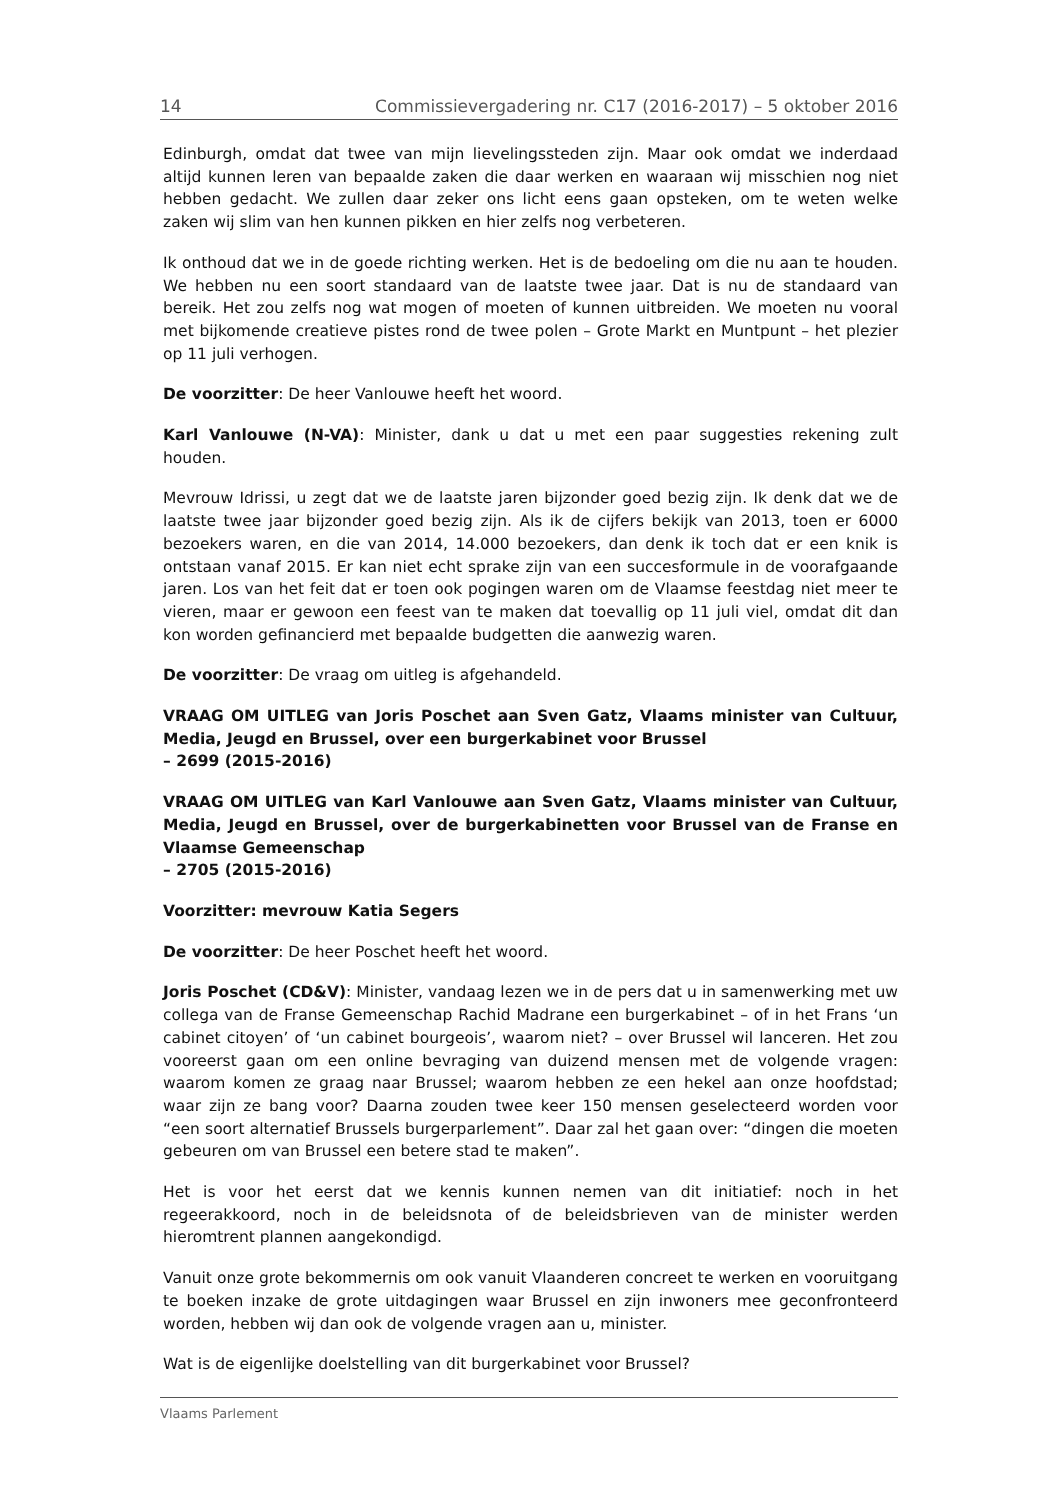14 Commissievergadering nr. C17 (2016-2017) – 5 oktober 2016
Edinburgh, omdat dat twee van mijn lievelingssteden zijn. Maar ook omdat we inderdaad altijd kunnen leren van bepaalde zaken die daar werken en waaraan wij misschien nog niet hebben gedacht. We zullen daar zeker ons licht eens gaan opsteken, om te weten welke zaken wij slim van hen kunnen pikken en hier zelfs nog verbeteren.
Ik onthoud dat we in de goede richting werken. Het is de bedoeling om die nu aan te houden. We hebben nu een soort standaard van de laatste twee jaar. Dat is nu de standaard van bereik. Het zou zelfs nog wat mogen of moeten of kunnen uitbreiden. We moeten nu vooral met bijkomende creatieve pistes rond de twee polen – Grote Markt en Muntpunt – het plezier op 11 juli verhogen.
De voorzitter: De heer Vanlouwe heeft het woord.
Karl Vanlouwe (N-VA): Minister, dank u dat u met een paar suggesties rekening zult houden.
Mevrouw Idrissi, u zegt dat we de laatste jaren bijzonder goed bezig zijn. Ik denk dat we de laatste twee jaar bijzonder goed bezig zijn. Als ik de cijfers bekijk van 2013, toen er 6000 bezoekers waren, en die van 2014, 14.000 bezoekers, dan denk ik toch dat er een knik is ontstaan vanaf 2015. Er kan niet echt sprake zijn van een succesformule in de voorafgaande jaren. Los van het feit dat er toen ook pogingen waren om de Vlaamse feestdag niet meer te vieren, maar er gewoon een feest van te maken dat toevallig op 11 juli viel, omdat dit dan kon worden gefinancierd met bepaalde budgetten die aanwezig waren.
De voorzitter: De vraag om uitleg is afgehandeld.
VRAAG OM UITLEG van Joris Poschet aan Sven Gatz, Vlaams minister van Cultuur, Media, Jeugd en Brussel, over een burgerkabinet voor Brussel
– 2699 (2015-2016)
VRAAG OM UITLEG van Karl Vanlouwe aan Sven Gatz, Vlaams minister van Cultuur, Media, Jeugd en Brussel, over de burgerkabinetten voor Brussel van de Franse en Vlaamse Gemeenschap
– 2705 (2015-2016)
Voorzitter: mevrouw Katia Segers
De voorzitter: De heer Poschet heeft het woord.
Joris Poschet (CD&V): Minister, vandaag lezen we in de pers dat u in samenwerking met uw collega van de Franse Gemeenschap Rachid Madrane een burgerkabinet – of in het Frans ‘un cabinet citoyen’ of ‘un cabinet bourgeois’, waarom niet? – over Brussel wil lanceren. Het zou vooreerst gaan om een online bevraging van duizend mensen met de volgende vragen: waarom komen ze graag naar Brussel; waarom hebben ze een hekel aan onze hoofdstad; waar zijn ze bang voor? Daarna zouden twee keer 150 mensen geselecteerd worden voor “een soort alternatief Brussels burgerparlement”. Daar zal het gaan over: “dingen die moeten gebeuren om van Brussel een betere stad te maken”.
Het is voor het eerst dat we kennis kunnen nemen van dit initiatief: noch in het regeerakkoord, noch in de beleidsnota of de beleidsbrieven van de minister werden hieromtrent plannen aangekondigd.
Vanuit onze grote bekommernis om ook vanuit Vlaanderen concreet te werken en vooruitgang te boeken inzake de grote uitdagingen waar Brussel en zijn inwoners mee geconfronteerd worden, hebben wij dan ook de volgende vragen aan u, minister.
Wat is de eigenlijke doelstelling van dit burgerkabinet voor Brussel?
Vlaams Parlement